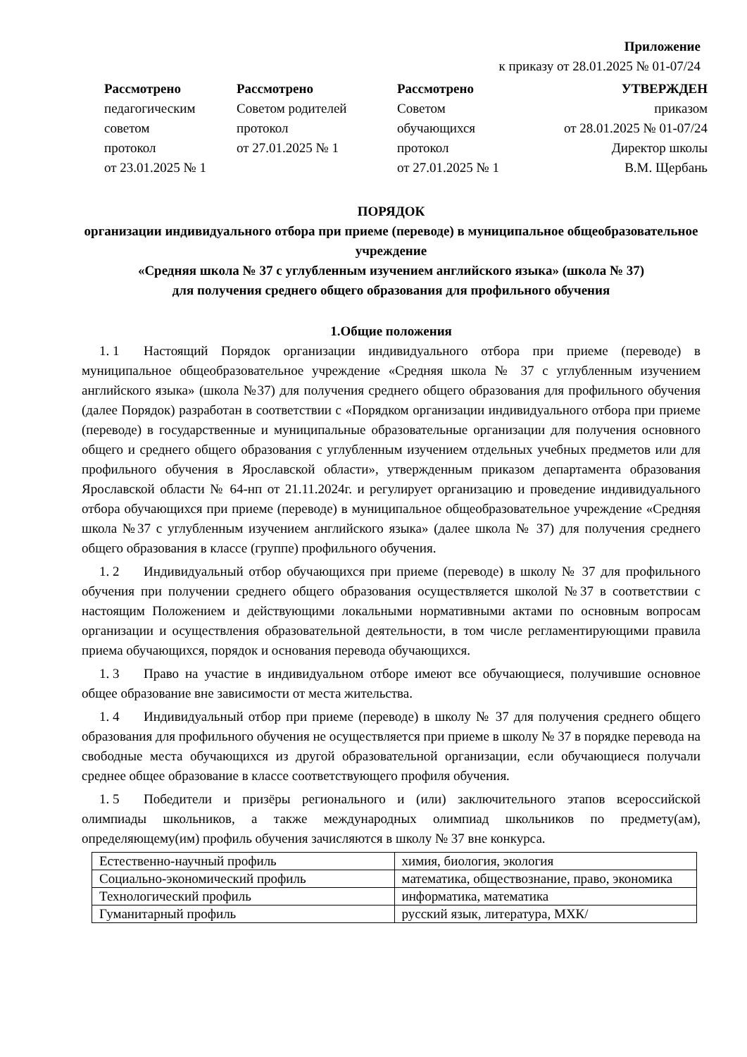Приложение
к приказу от 28.01.2025 № 01-07/24
Рассмотрено
педагогическим советом
протокол
от 23.01.2025 № 1
Рассмотрено
Советом родителей
протокол
от 27.01.2025 № 1
Рассмотрено
Советом
обучающихся
протокол
от 27.01.2025 № 1
УТВЕРЖДЕН
приказом
от 28.01.2025 № 01-07/24
Директор школы
В.М. Щербань
ПОРЯДОК
организации индивидуального отбора при приеме (переводе) в муниципальное общеобразовательное учреждение
«Средняя школа № 37 с углубленным изучением английского языка» (школа № 37)
для получения среднего общего образования для профильного обучения
1.Общие положения
1. 1 Настоящий Порядок организации индивидуального отбора при приеме (переводе) в муниципальное общеобразовательное учреждение «Средняя школа № 37 с углубленным изучением английского языка» (школа №37) для получения среднего общего образования для профильного обучения (далее Порядок) разработан в соответствии с «Порядком организации индивидуального отбора при приеме (переводе) в государственные и муниципальные образовательные организации для получения основного общего и среднего общего образования с углубленным изучением отдельных учебных предметов или для профильного обучения в Ярославской области», утвержденным приказом департамента образования Ярославской области № 64-нп от 21.11.2024г. и регулирует организацию и проведение индивидуального отбора обучающихся при приеме (переводе) в муниципальное общеобразовательное учреждение «Средняя школа №37 с углубленным изучением английского языка» (далее школа № 37) для получения среднего общего образования в классе (группе) профильного обучения.
1. 2 Индивидуальный отбор обучающихся при приеме (переводе) в школу № 37 для профильного обучения при получении среднего общего образования осуществляется школой №37 в соответствии с настоящим Положением и действующими локальными нормативными актами по основным вопросам организации и осуществления образовательной деятельности, в том числе регламентирующими правила приема обучающихся, порядок и основания перевода обучающихся.
1. 3 Право на участие в индивидуальном отборе имеют все обучающиеся, получившие основное общее образование вне зависимости от места жительства.
1. 4 Индивидуальный отбор при приеме (переводе) в школу № 37 для получения среднего общего образования для профильного обучения не осуществляется при приеме в школу № 37 в порядке перевода на свободные места обучающихся из другой образовательной организации, если обучающиеся получали среднее общее образование в классе соответствующего профиля обучения.
1. 5 Победители и призёры регионального и (или) заключительного этапов всероссийской олимпиады школьников, а также международных олимпиад школьников по предмету(ам), определяющему(им) профиль обучения зачисляются в школу № 37 вне конкурса.
| Естественно-научный профиль | химия, биология, экология |
| Социально-экономический профиль | математика, обществознание, право, экономика |
| Технологический профиль | информатика, математика |
| Гуманитарный профиль | русский язык, литература, МХК/ |